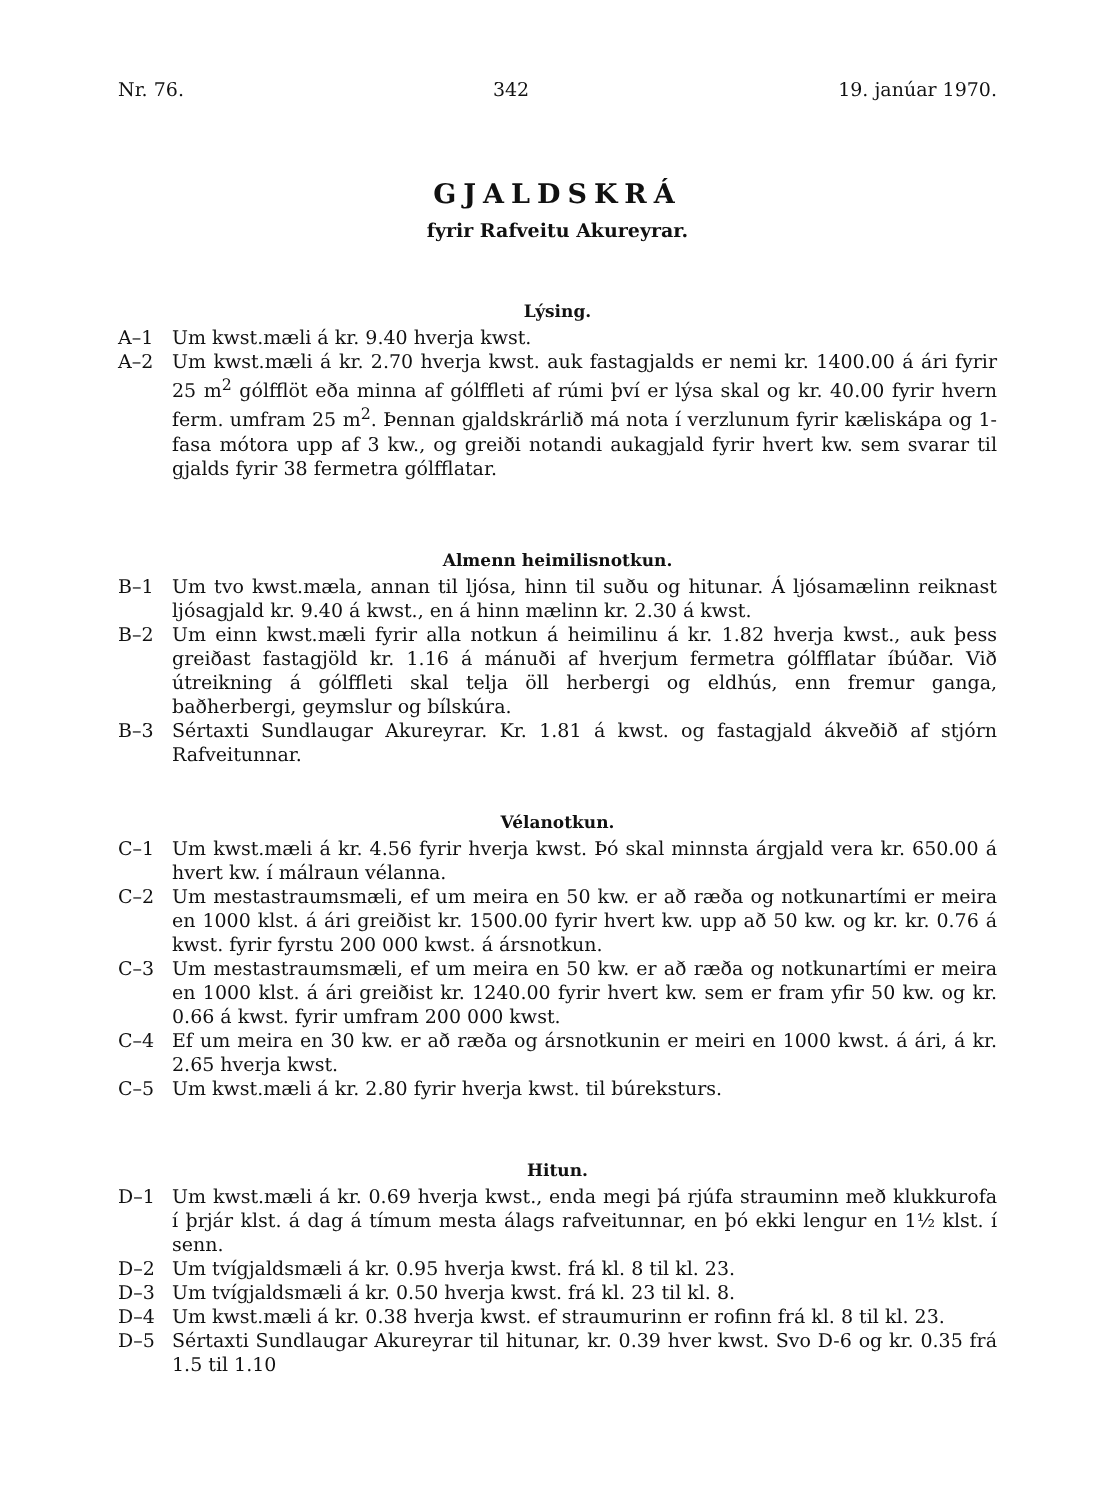Nr. 76. 342 19. janúar 1970.
GJALDSKRÁ
fyrir Rafveitu Akureyrar.
Lýsing.
A–1 Um kwst.mæli á kr. 9.40 hverja kwst.
A–2 Um kwst.mæli á kr. 2.70 hverja kwst. auk fastagjalds er nemi kr. 1400.00 á ári fyrir 25 m<sup>2</sup> gólfflöt eða minna af gólffleti af rúmi því er lýsa skal og kr. 40.00 fyrir hvern ferm. umfram 25 m<sup>2</sup>. Þennan gjaldskrárlið má nota í verzlunum fyrir kæliskápa og 1-fasa mótora upp af 3 kw., og greiði notandi aukagjald fyrir hvert kw. sem svarar til gjalds fyrir 38 fermetra gólfflatar.
Almenn heimilisnotkun.
B–1 Um tvo kwst.mæla, annan til ljósa, hinn til suðu og hitunar. Á ljósamælinn reiknast ljósagjald kr. 9.40 á kwst., en á hinn mælinn kr. 2.30 á kwst.
B–2 Um einn kwst.mæli fyrir alla notkun á heimilinu á kr. 1.82 hverja kwst., auk þess greiðast fastagjöld kr. 1.16 á mánuði af hverjum fermetra gólfflatar íbúðar. Við útreikning á gólffleti skal telja öll herbergi og eldhús, enn fremur ganga, baðherbergi, geymslur og bílskúra.
B–3 Sértaxti Sundlaugar Akureyrar. Kr. 1.81 á kwst. og fastagjald ákveðið af stjórn Rafveitunnar.
Vélanotkun.
C–1 Um kwst.mæli á kr. 4.56 fyrir hverja kwst. Þó skal minnsta árgjald vera kr. 650.00 á hvert kw. í málraun vélanna.
C–2 Um mestastraumsmæli, ef um meira en 50 kw. er að ræða og notkunartími er meira en 1000 klst. á ári greiðist kr. 1500.00 fyrir hvert kw. upp að 50 kw. og kr. kr. 0.76 á kwst. fyrir fyrstu 200 000 kwst. á ársnotkun.
C–3 Um mestastraumsmæli, ef um meira en 50 kw. er að ræða og notkunartími er meira en 1000 klst. á ári greiðist kr. 1240.00 fyrir hvert kw. sem er fram yfir 50 kw. og kr. 0.66 á kwst. fyrir umfram 200 000 kwst.
C–4 Ef um meira en 30 kw. er að ræða og ársnotkunin er meiri en 1000 kwst. á ári, á kr. 2.65 hverja kwst.
C–5 Um kwst.mæli á kr. 2.80 fyrir hverja kwst. til búreksturs.
Hitun.
D–1 Um kwst.mæli á kr. 0.69 hverja kwst., enda megi þá rjúfa strauminn með klukkurofa í þrjár klst. á dag á tímum mesta álags rafveitunnar, en þó ekki lengur en 1½ klst. í senn.
D–2 Um tvígjaldsmæli á kr. 0.95 hverja kwst. frá kl. 8 til kl. 23.
D–3 Um tvígjaldsmæli á kr. 0.50 hverja kwst. frá kl. 23 til kl. 8.
D–4 Um kwst.mæli á kr. 0.38 hverja kwst. ef straumurinn er rofinn frá kl. 8 til kl. 23.
D–5 Sértaxti Sundlaugar Akureyrar til hitunar, kr. 0.39 hver kwst. Svo D-6 og kr. 0.35 frá 1.5 til 1.10